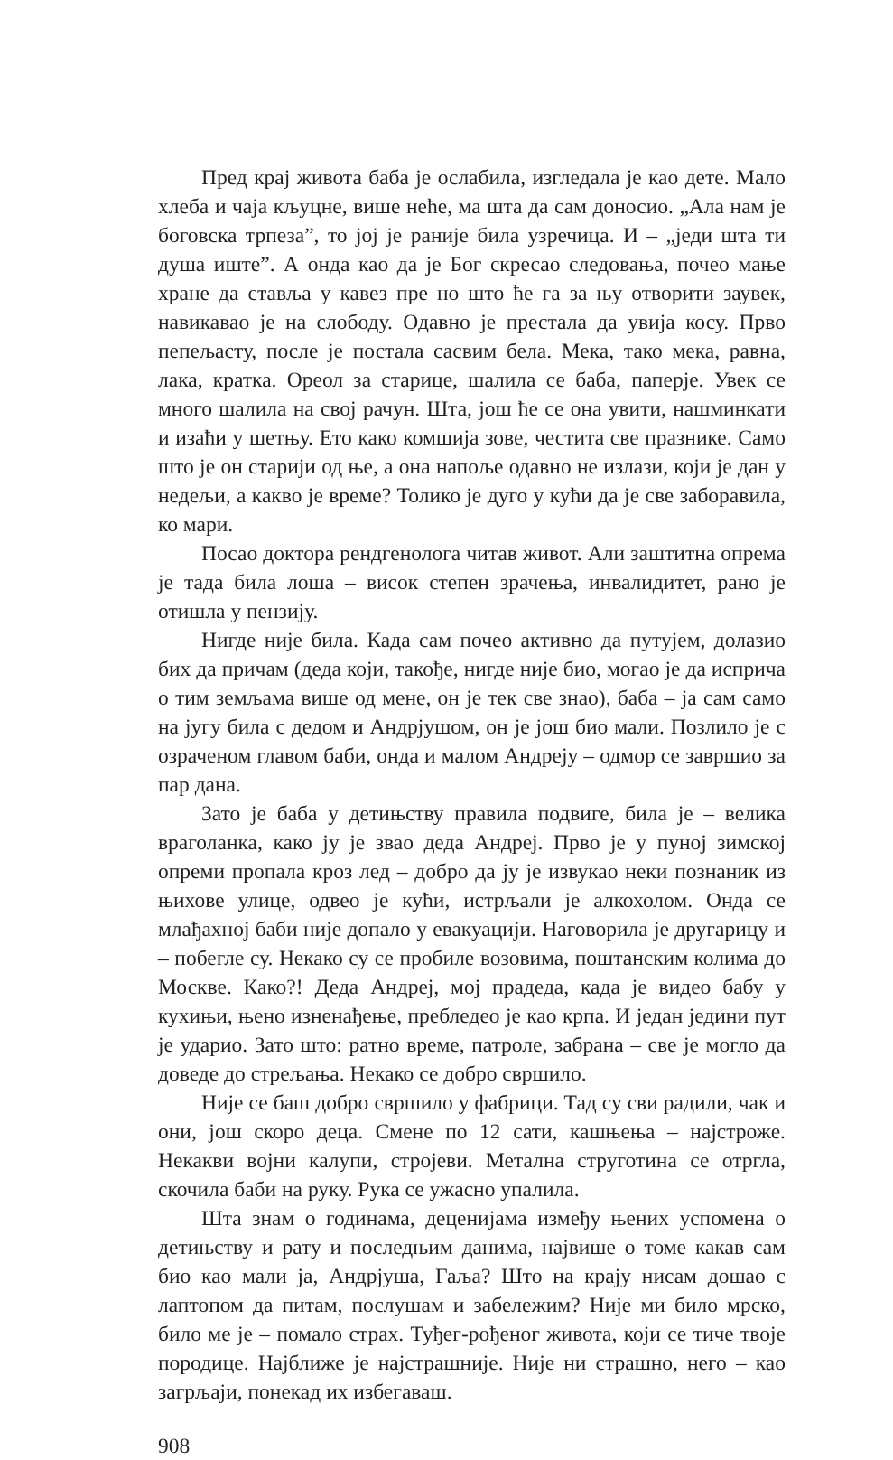Пред крај живота баба је ослабила, изгледала је као дете. Мало хлеба и чаја кљуцне, више неће, ма шта да сам доносио. „Ала нам је боговска трпеза”, то јој је раније била узречица. И – „једи шта ти душа иште”. А онда као да је Бог скресао следовања, почео мање хране да ставља у кавез пре но што ће га за њу отворити заувек, навикавао је на слободу. Одавно је престала да увија косу. Прво пепељасту, после је постала сасвим бела. Мека, тако мека, равна, лака, кратка. Ореол за старице, шалила се баба, паперје. Увек се много шалила на свој рачун. Шта, још ће се она увити, нашминкати и изаћи у шетњу. Ето како комшија зове, честита све празнике. Само што је он старији од ње, а она напоље одавно не излази, који је дан у недељи, а какво је време? Толико је дуго у кући да је све заборавила, ко мари.
Посао доктора рендгенолога читав живот. Али заштитна опрема је тада била лоша – висок степен зрачења, инвалидитет, рано је отишла у пензију.
Нигде није била. Када сам почео активно да путујем, долазио бих да причам (деда који, такође, нигде није био, могао је да исприча о тим земљама више од мене, он је тек све знао), баба – ја сам само на југу била с дедом и Андрјушом, он је још био мали. Позлило је с озраченом главом баби, онда и малом Андреју – одмор се завршио за пар дана.
Зато је баба у детињству правила подвиге, била је – велика враголанка, како ју је звао деда Андреј. Прво је у пуној зимској опреми пропала кроз лед – добро да ју је извукао неки познаник из њихове улице, одвео је кући, истрљали је алкохолом. Онда се млађахној баби није допало у евакуацији. Наговорила је другарицу и – побегле су. Некако су се пробиле возовима, поштанским колима до Москве. Како?! Деда Андреј, мој прадеда, када је видео бабу у кухињи, њено изненађење, пребледео је као крпа. И један једини пут је ударио. Зато што: ратно време, патроле, забрана – све је могло да доведе до стрељања. Некако се добро свршило.
Није се баш добро свршило у фабрици. Тад су сви радили, чак и они, још скоро деца. Смене по 12 сати, кашњења – најстроже. Некакви војни калупи, стројеви. Метална струготина се отргла, скочила баби на руку. Рука се ужасно упалила.
Шта знам о годинама, деценијама између њених успомена о детињству и рату и последњим данима, највише о томе какав сам био као мали ја, Андрјуша, Гаља? Што на крају нисам дошао с лаптопом да питам, послушам и забележим? Није ми било мрско, било ме је – помало страх. Туђег-рођеног живота, који се тиче твоје породице. Најближе је најстрашније. Није ни страшно, него – као загрљаји, понекад их избегаваш.
908